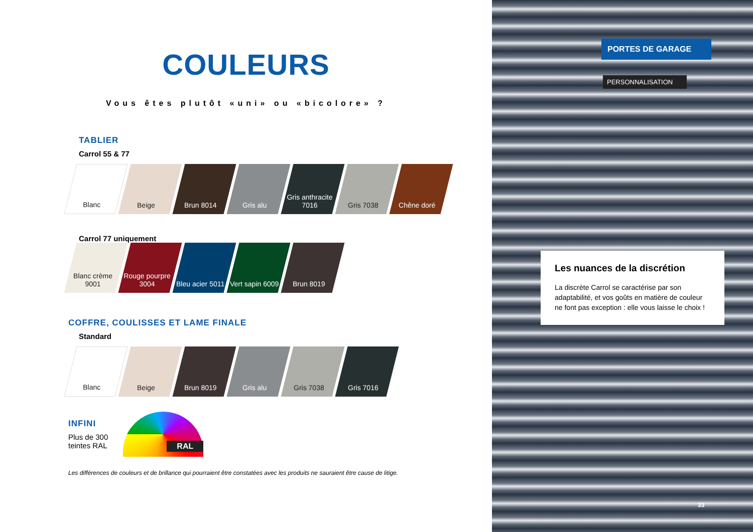COULEURS
Vous êtes plutôt «uni» ou «bicolore» ?
TABLIER
Carrol 55 & 77
Blanc Beige Brun 8014 Gris alu Gris anthracite 7016
Gris 7038 Chêne doré
Carrol 77 uniquement
Blanc crème 9001
Rouge pourpre 3004
Bleu acier 5011
Vert sapin 6009
Brun 8019
COFFRE, COULISSES ET LAME FINALE
Standard
Blanc Beige Brun 8019 Gris alu Gris 7038 Gris 7016
INFINI
Plus de 300
teintes RAL
RAL
Les différences de couleurs et de brillance qui pourraient être constatées avec les produits ne sauraient être cause de litige.
PORTES DE GARAGE
PERSONNALISATION
Les nuances de la discrétion
La discrète Carrol se caractérise par son adaptabilité, et vos goûts en matière de couleur ne font pas exception : elle vous laisse le choix !
33